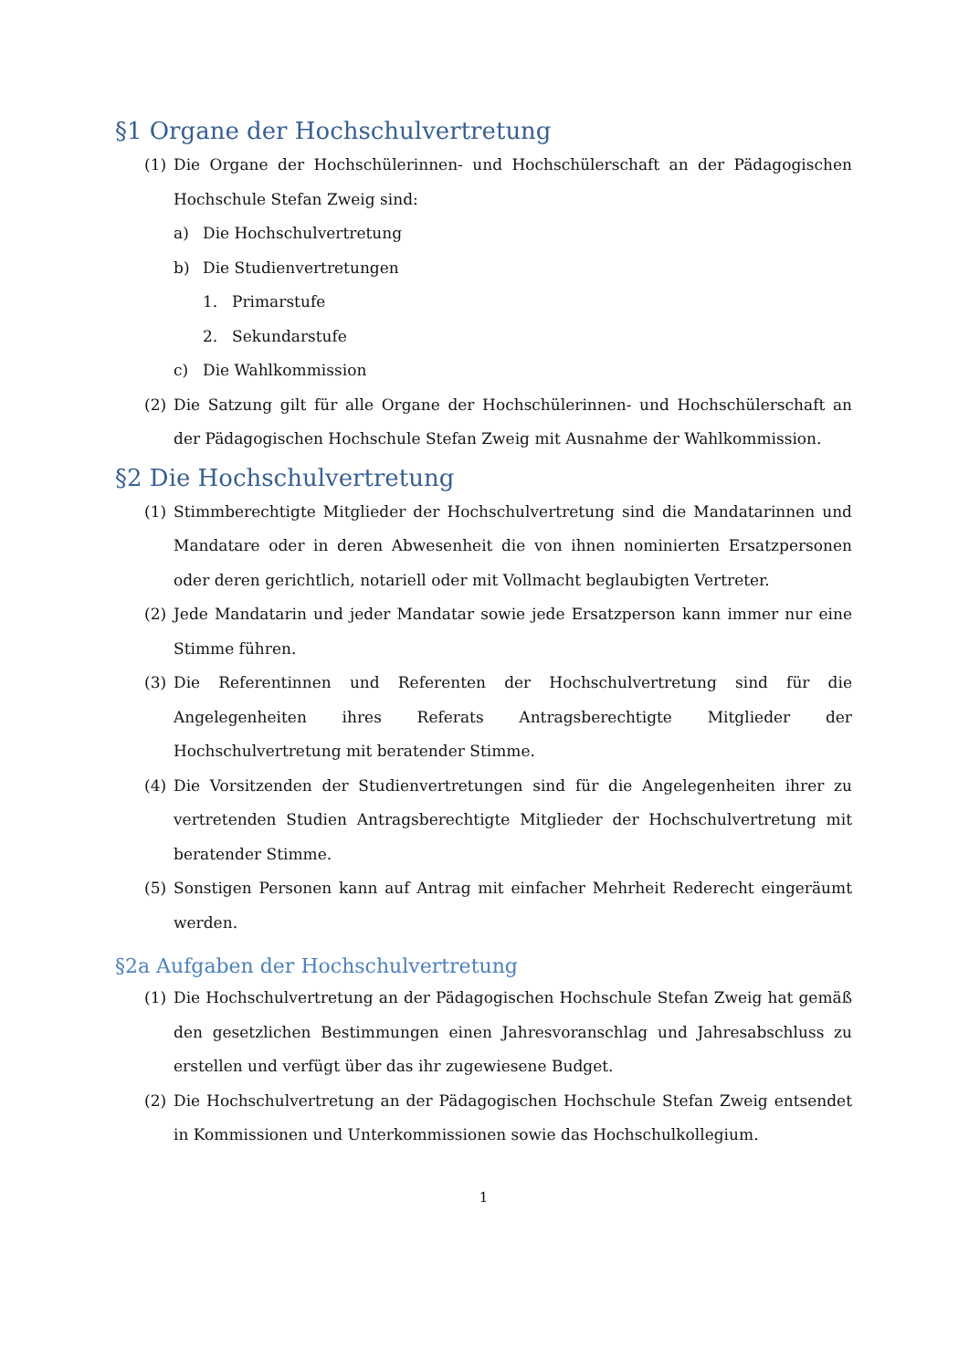§1 Organe der Hochschulvertretung
(1) Die Organe der Hochschülerinnen- und Hochschülerschaft an der Pädagogischen Hochschule Stefan Zweig sind:
a) Die Hochschulvertretung
b) Die Studienvertretungen
1. Primarstufe
2. Sekundarstufe
c) Die Wahlkommission
(2) Die Satzung gilt für alle Organe der Hochschülerinnen- und Hochschülerschaft an der Pädagogischen Hochschule Stefan Zweig mit Ausnahme der Wahlkommission.
§2 Die Hochschulvertretung
(1) Stimmberechtigte Mitglieder der Hochschulvertretung sind die Mandatarinnen und Mandatare oder in deren Abwesenheit die von ihnen nominierten Ersatzpersonen oder deren gerichtlich, notariell oder mit Vollmacht beglaubigten Vertreter.
(2) Jede Mandatarin und jeder Mandatar sowie jede Ersatzperson kann immer nur eine Stimme führen.
(3) Die Referentinnen und Referenten der Hochschulvertretung sind für die Angelegenheiten ihres Referats Antragsberechtigte Mitglieder der Hochschulvertretung mit beratender Stimme.
(4) Die Vorsitzenden der Studienvertretungen sind für die Angelegenheiten ihrer zu vertretenden Studien Antragsberechtigte Mitglieder der Hochschulvertretung mit beratender Stimme.
(5) Sonstigen Personen kann auf Antrag mit einfacher Mehrheit Rederecht eingeräumt werden.
§2a Aufgaben der Hochschulvertretung
(1) Die Hochschulvertretung an der Pädagogischen Hochschule Stefan Zweig hat gemäß den gesetzlichen Bestimmungen einen Jahresvoranschlag und Jahresabschluss zu erstellen und verfügt über das ihr zugewiesene Budget.
(2) Die Hochschulvertretung an der Pädagogischen Hochschule Stefan Zweig entsendet in Kommissionen und Unterkommissionen sowie das Hochschulkollegium.
1